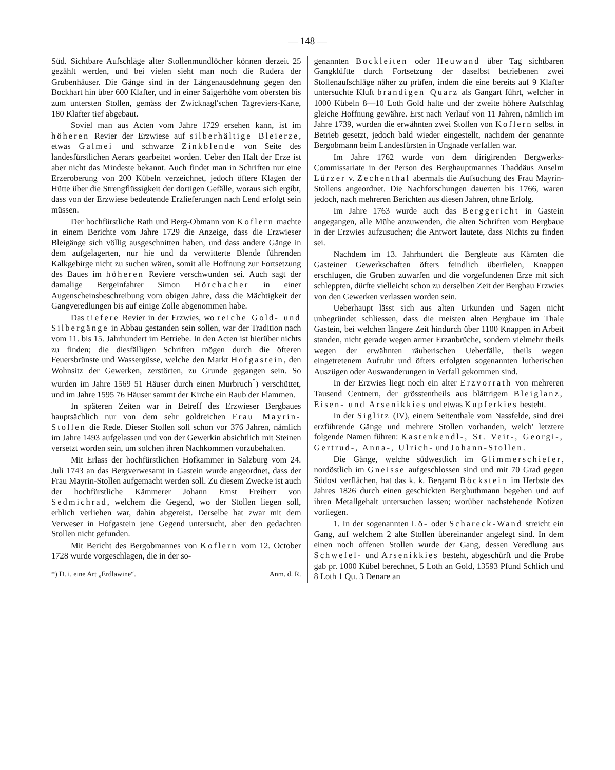— 148 —
Süd. Sichtbare Aufschläge alter Stollenmundlöcher können derzeit 25 gezählt werden, und bei vielen sieht man noch die Rudera der Grubenhäuser. Die Gänge sind in der Längenausdehnung gegen den Bockhart hin über 600 Klafter, und in einer Saigerhöhe vom obersten bis zum untersten Stollen, gemäss der Zwicknagl'schen Tagreviers-Karte, 180 Klafter tief abgebaut.
Soviel man aus Acten vom Jahre 1729 ersehen kann, ist im höheren Revier der Erzwiese auf silberhältige Bleierze, etwas Galmei und schwarze Zinkblende von Seite des landesfürstlichen Aerars gearbeitet worden. Ueber den Halt der Erze ist aber nicht das Mindeste bekannt. Auch findet man in Schriften nur eine Erzeroberung von 200 Kübeln verzeichnet, jedoch öftere Klagen der Hütte über die Strengflüssigkeit der dortigen Gefälle, woraus sich ergibt, dass von der Erzwiese bedeutende Erzlieferungen nach Lend erfolgt sein müssen.
Der hochfürstliche Rath und Berg-Obmann von Koflern machte in einem Berichte vom Jahre 1729 die Anzeige, dass die Erzwieser Bleigänge sich völlig ausgeschnitten haben, und dass andere Gänge in dem aufgelagerten, nur hie und da verwitterte Blende führenden Kalkgebirge nicht zu suchen wären, somit alle Hoffnung zur Fortsetzung des Baues im höheren Reviere verschwunden sei. Auch sagt der damalige Bergeinfahrer Simon Hörchacher in einer Augenscheinsbeschreibung vom obigen Jahre, dass die Mächtigkeit der Gangveredlungen bis auf einige Zolle abgenommen habe.
Das tiefere Revier in der Erzwies, wo reiche Gold- und Silbergänge in Abbau gestanden sein sollen, war der Tradition nach vom 11. bis 15. Jahrhundert im Betriebe. In den Acten ist hierüber nichts zu finden; die diesfälligen Schriften mögen durch die öfteren Feuersbrünste und Wassergüsse, welche den Markt Hofgastein, den Wohnsitz der Gewerken, zerstörten, zu Grunde gegangen sein. So wurden im Jahre 1569 51 Häuser durch einen Murbruch<sup>*</sup>) verschüttet, und im Jahre 1595 76 Häuser sammt der Kirche ein Raub der Flammen.
In späteren Zeiten war in Betreff des Erzwieser Bergbaues hauptsächlich nur von dem sehr goldreichen Frau Mayrin-Stollen die Rede. Dieser Stollen soll schon vor 376 Jahren, nämlich im Jahre 1493 aufgelassen und von der Gewerkin absichtlich mit Steinen versetzt worden sein, um solchen ihren Nachkommen vorzubehalten.
Mit Erlass der hochfürstlichen Hofkammer in Salzburg vom 24. Juli 1743 an das Bergverwesamt in Gastein wurde angeordnet, dass der Frau Mayrin-Stollen aufgemacht werden soll. Zu diesem Zwecke ist auch der hochfürstliche Kämmerer Johann Ernst Freiherr von Sedmichrad, welchem die Gegend, wo der Stollen liegen soll, erblich verliehen war, dahin abgereist. Derselbe hat zwar mit dem Verweser in Hofgastein jene Gegend untersucht, aber den gedachten Stollen nicht gefunden.
Mit Bericht des Bergobmannes von Koflern vom 12. October 1728 wurde vorgeschlagen, die in der so-
*) D. i. eine Art „Erdlawine“. Anm. d. R.
genannten Bockleiten oder Heuwand über Tag sichtbaren Gangklüftte durch Fortsetzung der daselbst betriebenen zwei Stollenaufschläge näher zu prüfen, indem die eine bereits auf 9 Klafter untersuchte Kluft brandigen Quarz als Gangart führt, welcher in 1000 Kübeln 8—10 Loth Gold halte und der zweite höhere Aufschlag gleiche Hoffnung gewähre. Erst nach Verlauf von 11 Jahren, nämlich im Jahre 1739, wurden die erwähnten zwei Stollen von Koflern selbst in Betrieb gesetzt, jedoch bald wieder eingestellt, nachdem der genannte Bergobmann beim Landesfürsten in Ungnade verfallen war.
Im Jahre 1762 wurde von dem dirigirenden Bergwerks-Commissariate in der Person des Berghauptmannes Thaddäus Anselm Lürzer v. Zechenthal abermals die Aufsuchung des Frau Mayrin-Stollens angeordnet. Die Nachforschungen dauerten bis 1766, waren jedoch, nach mehreren Berichten aus diesen Jahren, ohne Erfolg.
Im Jahre 1763 wurde auch das Berggericht in Gastein angegangen, alle Mühe anzuwenden, die alten Schriften vom Bergbaue in der Erzwies aufzusuchen; die Antwort lautete, dass Nichts zu finden sei.
Nachdem im 13. Jahrhundert die Bergleute aus Kärnten die Gasteiner Gewerkschaften öfters feindlich überfielen, Knappen erschlugen, die Gruben zuwarfen und die vorgefundenen Erze mit sich schleppten, dürfte vielleicht schon zu derselben Zeit der Bergbau Erzwies von den Gewerken verlassen worden sein.
Ueberhaupt lässt sich aus alten Urkunden und Sagen nicht unbegründet schliessen, dass die meisten alten Bergbaue im Thale Gastein, bei welchen längere Zeit hindurch über 1100 Knappen in Arbeit standen, nicht gerade wegen armer Erzanbrüche, sondern vielmehr theils wegen der erwähnten räuberischen Ueberfälle, theils wegen eingetretenem Aufruhr und öfters erfolgten sogenannten lutherischen Auszügen oder Auswanderungen in Verfall gekommen sind.
In der Erzwies liegt noch ein alter Erzvorrath von mehreren Tausend Centnern, der grösstentheils aus blättrigem Bleiglanz, Eisen- und Arsenikkies und etwas Kupferkies besteht.
In der Siglitz (IV), einem Seitenthale vom Nassfelde, sind drei erzführende Gänge und mehrere Stollen vorhanden, welch' letztere folgende Namen führen: Kastenkendl-, St. Veit-, Georgi-, Gertrud-, Anna-, Ulrich- und Johann-Stollen.
Die Gänge, welche südwestlich im Glimmerschiefer, nordöstlich im Gneisse aufgeschlossen sind und mit 70 Grad gegen Südost verflächen, hat das k. k. Bergamt Böckstein im Herbste des Jahres 1826 durch einen geschickten Berghuthmann begehen und auf ihren Metallgehalt untersuchen lassen; worüber nachstehende Notizen vorliegen.
1. In der sogenannten Lö- oder Schareck-Wand streicht ein Gang, auf welchem 2 alte Stollen übereinander angelegt sind. In dem einen noch offenen Stollen wurde der Gang, dessen Veredlung aus Schwefel- und Arsenikkies besteht, abgeschürft und die Probe gab pr. 1000 Kübel berechnet, 5 Loth an Gold, 13593 Pfund Schlich und 8 Loth 1 Qu. 3 Denare an